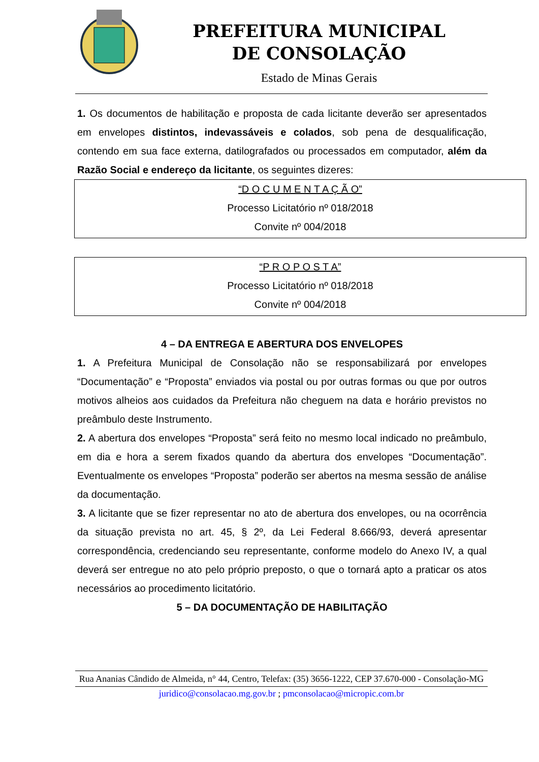PREFEITURA MUNICIPAL DE CONSOLAÇÃO
Estado de Minas Gerais
1. Os documentos de habilitação e proposta de cada licitante deverão ser apresentados em envelopes distintos, indevassáveis e colados, sob pena de desqualificação, contendo em sua face externa, datilografados ou processados em computador, além da Razão Social e endereço da licitante, os seguintes dizeres:
“D O C U M E N T A Ç Ã O”
Processo Licitatório nº 018/2018
Convite nº 004/2018
“P R O P O S T A”
Processo Licitatório nº 018/2018
Convite nº 004/2018
4 – DA ENTREGA E ABERTURA DOS ENVELOPES
1. A Prefeitura Municipal de Consolação não se responsabilizará por envelopes “Documentação” e “Proposta” enviados via postal ou por outras formas ou que por outros motivos alheios aos cuidados da Prefeitura não cheguem na data e horário previstos no preâmbulo deste Instrumento.
2. A abertura dos envelopes “Proposta” será feito no mesmo local indicado no preâmbulo, em dia e hora a serem fixados quando da abertura dos envelopes “Documentação”. Eventualmente os envelopes “Proposta” poderão ser abertos na mesma sessão de análise da documentação.
3. A licitante que se fizer representar no ato de abertura dos envelopes, ou na ocorrência da situação prevista no art. 45, § 2º, da Lei Federal 8.666/93, deverá apresentar correspondência, credenciando seu representante, conforme modelo do Anexo IV, a qual deverá ser entregue no ato pelo próprio preposto, o que o tornará apto a praticar os atos necessários ao procedimento licitatório.
5 – DA DOCUMENTAÇÃO DE HABILITAÇÃO
Rua Ananias Cândido de Almeida, n° 44, Centro, Telefax: (35) 3656-1222, CEP 37.670-000 - Consolação-MG
juridico@consolacao.mg.gov.br ; pmconsolacao@micropic.com.br